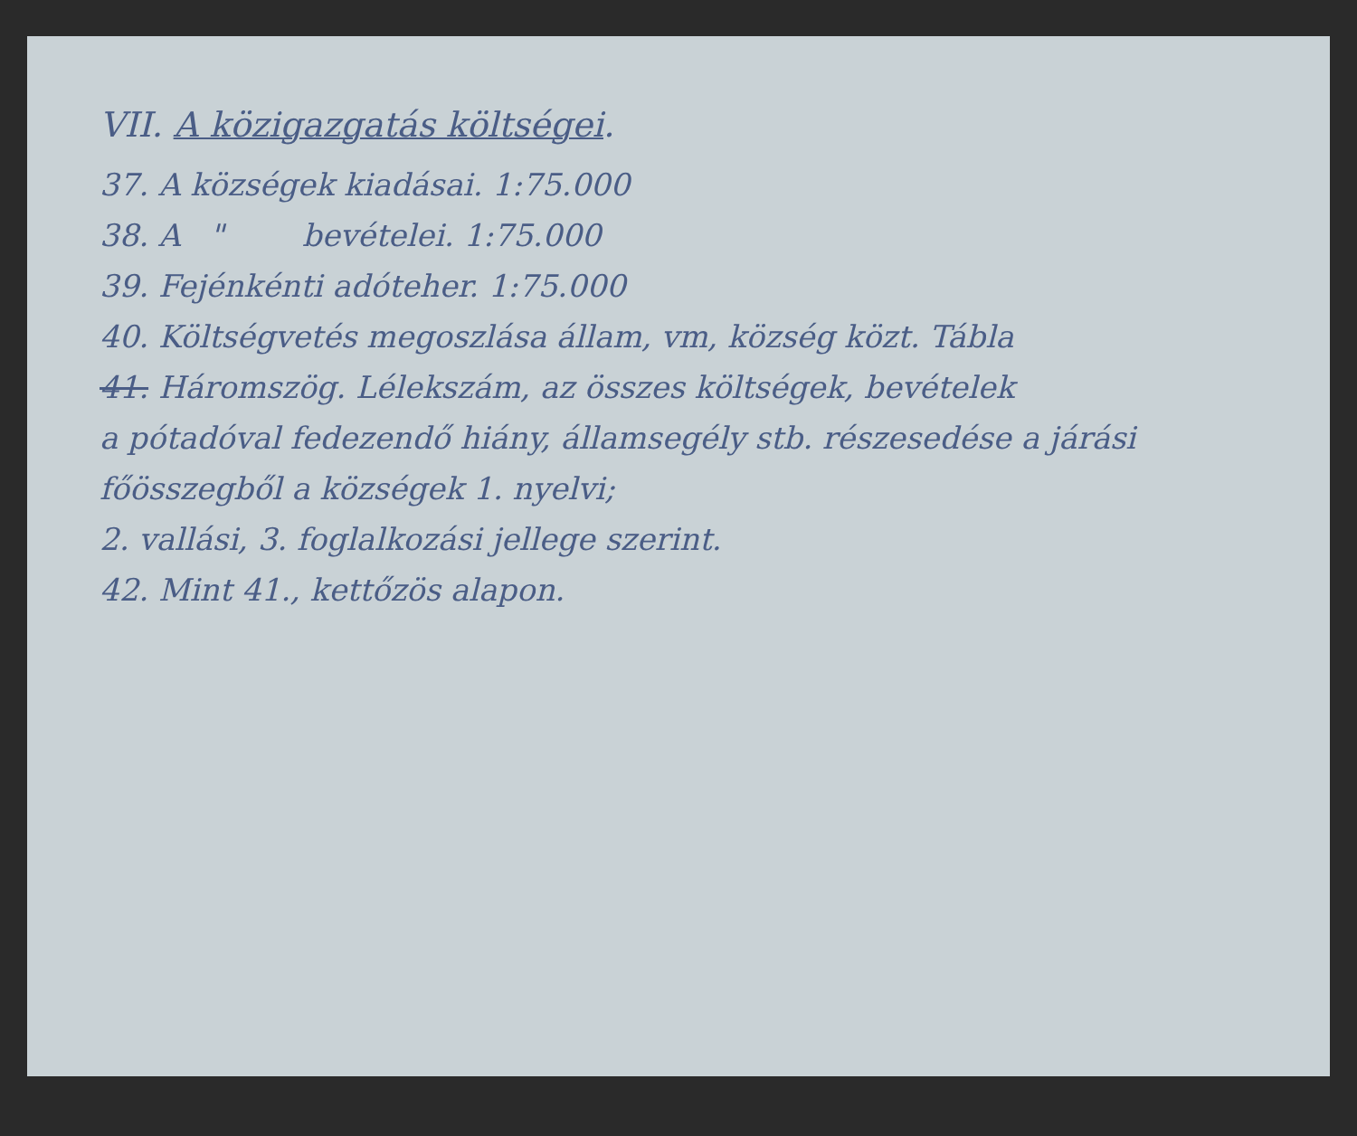VII. A közigazgatás költségei.
37. A községek kiadásai. 1:75.000
38. A " bevételei. 1:75.000
39. Fejénkénti adóteher. 1:75.000
40. Költségvetés megoszlása állam, vm, község közt. Tábla
41. Háromszög. Lélekszám, az összes költségek, bevételek
a pótadóval fedezendő hiány, államsegély stb. részesedése a járási főösszegből a községek 1. nyelvi;
2. vallási, 3. foglalkozási jellege szerint.
42. Mint 41., kettőzös alapon.